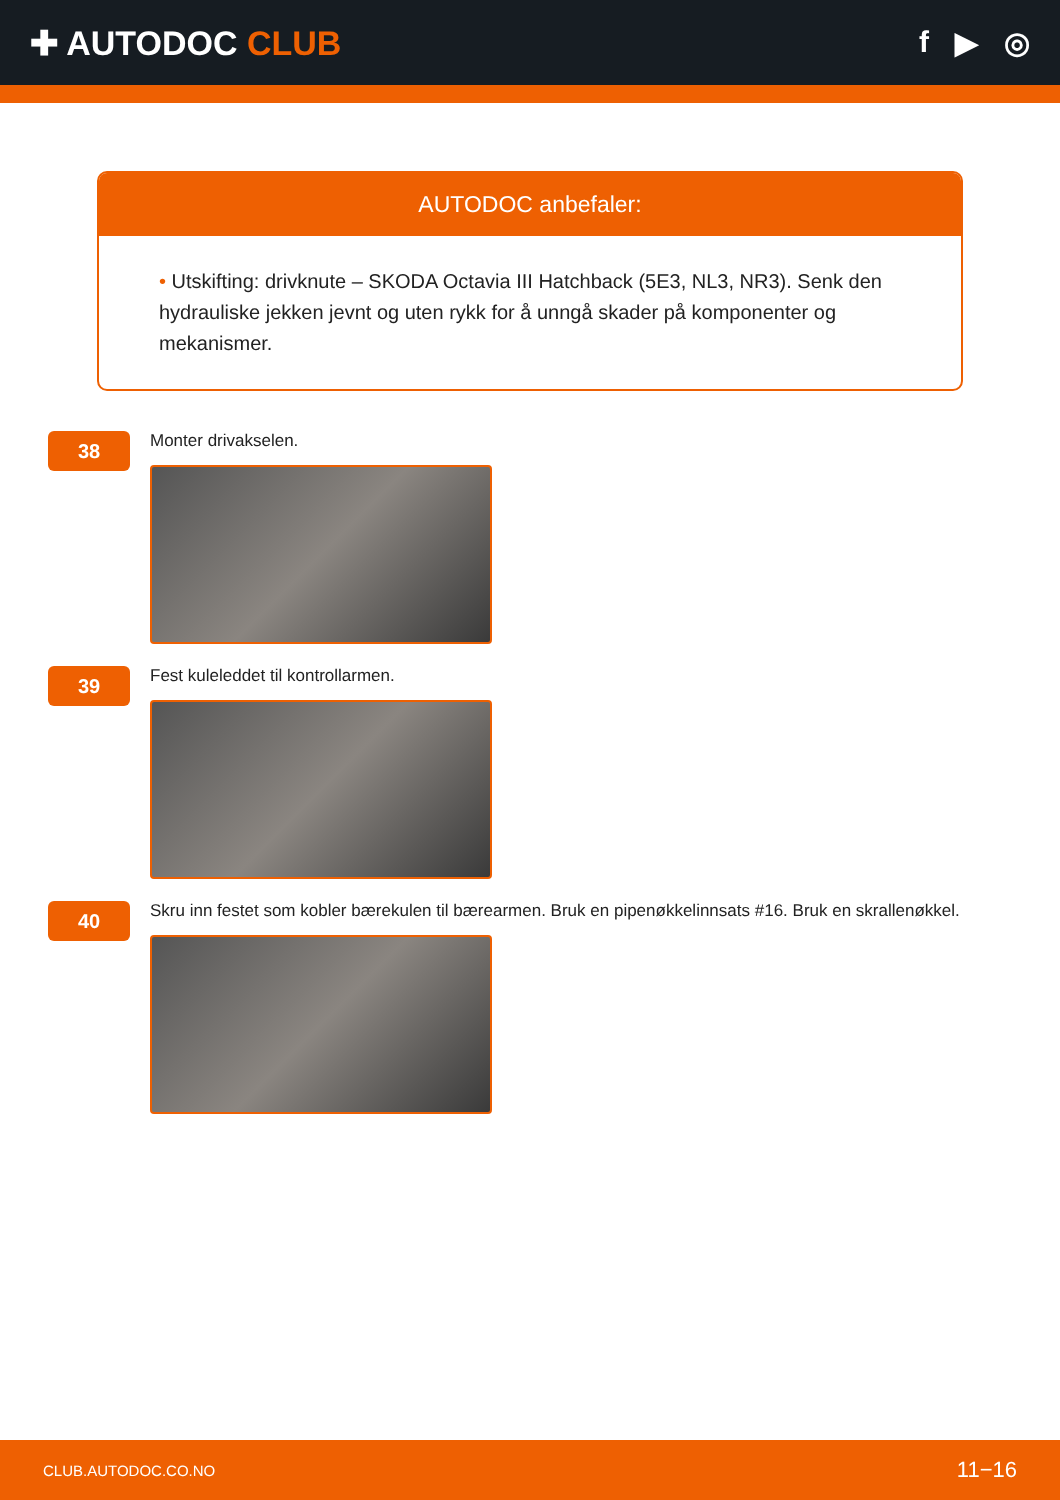✚ AUTODOC CLUB f ▶ ◎
AUTODOC anbefaler:
• Utskifting: drivknute – SKODA Octavia III Hatchback (5E3, NL3, NR3). Senk den hydrauliske jekken jevnt og uten rykk for å unngå skader på komponenter og mekanismer.
38
Monter drivakselen.
39
Fest kuleleddet til kontrollarmen.
40
Skru inn festet som kobler bærekulen til bærearmen. Bruk en pipenøkkelinnsats #16. Bruk en skrallenøkkel.
CLUB.AUTODOC.CO.NO 11−16